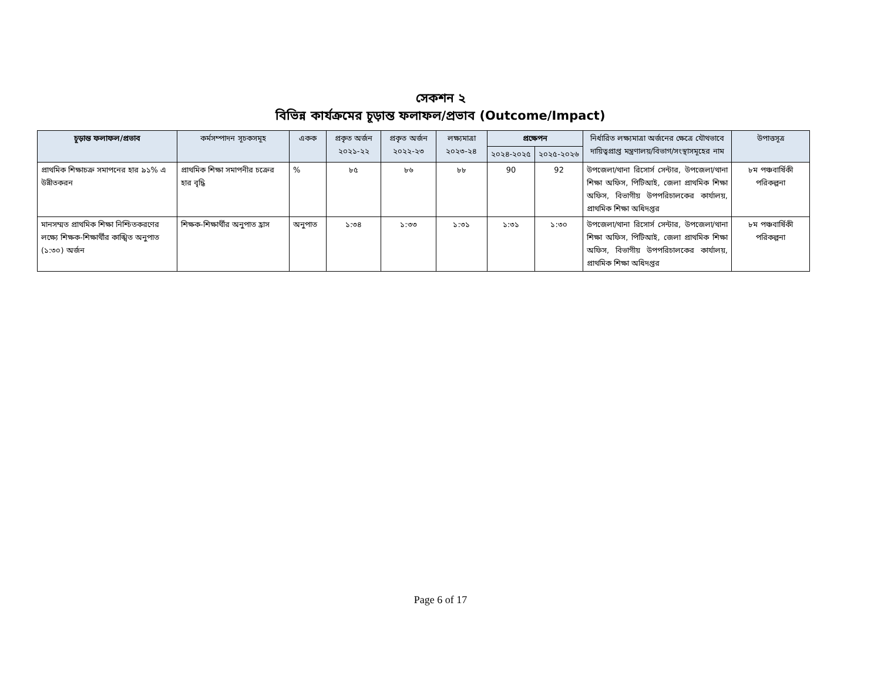সেকশন ২
বিভিন্ন কার্যক্রমের চূড়ান্ত ফলাফল/প্রভাব (Outcome/Impact)
| চূড়ান্ত ফলাফল/প্রভাব | কর্মসম্পাদন সূচকসমূহ | একক | প্রকৃত অর্জন ২০২১-২২ | প্রকৃত অর্জন ২০২২-২৩ | লক্ষ্যমাত্রা ২০২৩-২৪ | প্রক্ষেপন | | নির্ধারিত লক্ষ্যমাত্রা অর্জনের ক্ষেত্রে যৌথভাবে দায়িত্বপ্রাপ্ত মন্ত্রণালয়/বিভাগ/সংস্থাসমূহের নাম | উপাত্তসূত্র |
| --- | --- | --- | --- | --- | --- | --- | --- | --- | --- |
| | | | | | | ২০২৪-২০২৫ | ২০২৫-২০২৬ | | |
| প্রাথমিক শিক্ষাচক্র সমাপনের হার ৯১% এ উন্নীতকরন | প্রাথমিক শিক্ষা সমাপনীর চক্রের হার বৃদ্ধি | % | ৮৫ | ৮৬ | ৮৮ | 90 | 92 | উপজেলা/থানা রিসোর্স সেন্টার, উপজেলা/থানা শিক্ষা অফিস, পিটিআই, জেলা প্রাথমিক শিক্ষা অফিস, বিভাগীয় উপপরিচালকের কার্যালয়, প্রাথমিক শিক্ষা অধিদপ্তর | ৮ম পঞ্চবার্ষিকী পরিকল্পনা |
| মানসম্মত প্রাথমিক শিক্ষা নিশ্চিতকরণের লক্ষ্যে শিক্ষক-শিক্ষার্থীর কাঙ্খিত অনুপাত (১:৩০) অর্জন | শিক্ষক-শিক্ষার্থীর অনুপাত হ্রাস | অনুপাত | ১:৩৪ | ১:৩৩ | ১:৩১ | ১:৩১ | ১:৩০ | উপজেলা/থানা রিসোর্স সেন্টার, উপজেলা/থানা শিক্ষা অফিস, পিটিআই, জেলা প্রাথমিক শিক্ষা অফিস, বিভাগীয় উপপরিচালকের কার্যালয়, প্রাথমিক শিক্ষা অধিদপ্তর | ৮ম পঞ্চবার্ষিকী পরিকল্পনা |
Page 6 of 17